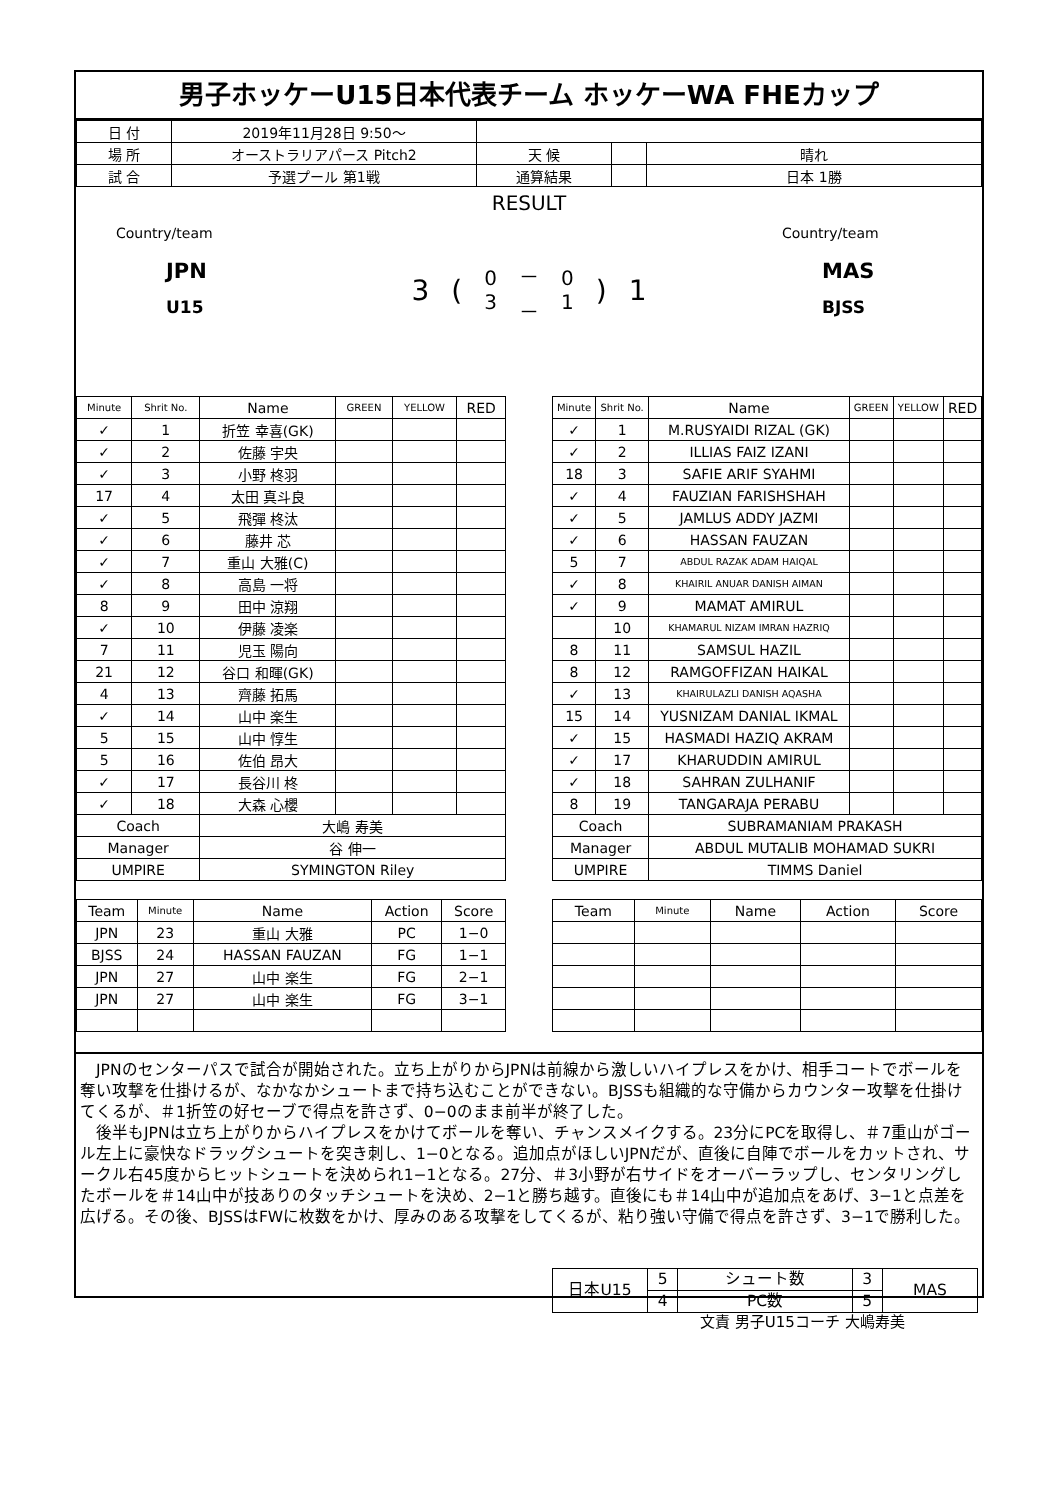男子ホッケーU15日本代表チーム ホッケーWA FHEカップ
| 日 付 | 2019年11月28日 9:50～ | | | |
| 場 所 | オーストラリアパース Pitch2 | 天 候 | | 晴れ |
| 試 合 | 予選プール 第1戦 | 通算結果 | | 日本 1勝 |
RESULT
Country/team
JPN
U15
3 (0
3 －
－ 0
1) 1
Country/team
MAS
BJSS
| Minute | Shrit No. | Name | GREEN | YELLOW | RED |
| --- | --- | --- | --- | --- | --- |
| ✓ | 1 | 折笠 幸喜(GK) | | | |
| ✓ | 2 | 佐藤 宇央 | | | |
| ✓ | 3 | 小野 柊羽 | | | |
| 17 | 4 | 太田 真斗良 | | | |
| ✓ | 5 | 飛彈 柊汰 | | | |
| ✓ | 6 | 藤井 芯 | | | |
| ✓ | 7 | 重山 大雅(C) | | | |
| ✓ | 8 | 高島 一将 | | | |
| 8 | 9 | 田中 涼翔 | | | |
| ✓ | 10 | 伊藤 凌楽 | | | |
| 7 | 11 | 児玉 陽向 | | | |
| 21 | 12 | 谷口 和暉(GK) | | | |
| 4 | 13 | 齊藤 拓馬 | | | |
| ✓ | 14 | 山中 楽生 | | | |
| 5 | 15 | 山中 惇生 | | | |
| 5 | 16 | 佐伯 昂大 | | | |
| ✓ | 17 | 長谷川 柊 | | | |
| ✓ | 18 | 大森 心櫻 | | | |
| Coach | | 大嶋 寿美 | | | |
| Manager | | 谷 伸一 | | | |
| UMPIRE | | SYMINGTON Riley | | | |
| Minute | Shrit No. | Name | GREEN | YELLOW | RED |
| --- | --- | --- | --- | --- | --- |
| ✓ | 1 | M.RUSYAIDI RIZAL (GK) | | | |
| ✓ | 2 | ILLIAS FAIZ IZANI | | | |
| 18 | 3 | SAFIE ARIF SYAHMI | | | |
| ✓ | 4 | FAUZIAN FARISHSHAH | | | |
| ✓ | 5 | JAMLUS ADDY JAZMI | | | |
| ✓ | 6 | HASSAN FAUZAN | | | |
| 5 | 7 | ABDUL RAZAK ADAM HAIQAL | | | |
| ✓ | 8 | KHAIRIL ANUAR DANISH AIMAN | | | |
| ✓ | 9 | MAMAT AMIRUL | | | |
| | 10 | KHAMARUL NIZAM IMRAN HAZRIQ | | | |
| 8 | 11 | SAMSUL HAZIL | | | |
| 8 | 12 | RAMGOFFIZAN HAIKAL | | | |
| ✓ | 13 | KHAIRULAZLI DANISH AQASHA | | | |
| 15 | 14 | YUSNIZAM DANIAL IKMAL | | | |
| ✓ | 15 | HASMADI HAZIQ AKRAM | | | |
| ✓ | 17 | KHARUDDIN AMIRUL | | | |
| ✓ | 18 | SAHRAN ZULHANIF | | | |
| 8 | 19 | TANGARAJA PERABU | | | |
| Coach | | SUBRAMANIAM PRAKASH | | | |
| Manager | | ABDUL MUTALIB MOHAMAD SUKRI | | | |
| UMPIRE | | TIMMS Daniel | | | |
| Team | Minute | Name | Action | Score |
| --- | --- | --- | --- | --- |
| JPN | 23 | 重山 大雅 | PC | 1−0 |
| BJSS | 24 | HASSAN FAUZAN | FG | 1−1 |
| JPN | 27 | 山中 楽生 | FG | 2−1 |
| JPN | 27 | 山中 楽生 | FG | 3−1 |
| Team | Minute | Name | Action | Score |
| --- | --- | --- | --- | --- |
　JPNのセンターパスで試合が開始された。立ち上がりからJPNは前線から激しいハイプレスをかけ、相手コートでボールを奪い攻撃を仕掛けるが、なかなかシュートまで持ち込むことができない。BJSSも組織的な守備からカウンター攻撃を仕掛けてくるが、＃1折笠の好セーブで得点を許さず、0−0のまま前半が終了した。
　後半もJPNは立ち上がりからハイプレスをかけてボールを奪い、チャンスメイクする。23分にPCを取得し、＃7重山がゴール左上に豪快なドラッグシュートを突き刺し、1−0となる。追加点がほしいJPNだが、直後に自陣でボールをカットされ、サークル右45度からヒットシュートを決められ1−1となる。27分、＃3小野が右サイドをオーバーラップし、センタリングしたボールを＃14山中が技ありのタッチシュートを決め、2−1と勝ち越す。直後にも＃14山中が追加点をあげ、3−1と点差を広げる。その後、BJSSはFWに枚数をかけ、厚みのある攻撃をしてくるが、粘り強い守備で得点を許さず、3−1で勝利した。
| 日本U15 | 5 | シュート数 | 3 | MAS |
| | 4 | PC数 | 5 | |
文責 男子U15コーチ 大嶋寿美